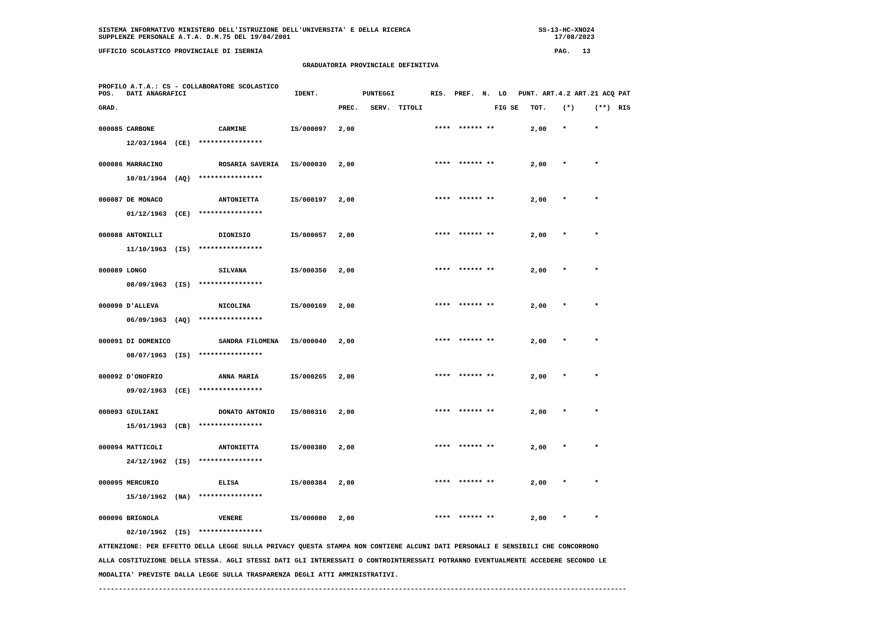SISTEMA INFORMATIVO MINISTERO DELL'ISTRUZIONE DELL'UNIVERSITA' E DELLA RICERCA                                SS-13-HC-XNO24
SUPPLENZE PERSONALE A.T.A. D.M.75 DEL 19/04/2001                                                                  17/08/2023

UFFICIO SCOLASTICO PROVINCIALE DI ISERNIA                                                                         PAG.   13

                                                   GRADUATORIA PROVINCIALE DEFINITIVA


PROFILO A.T.A.: CS - COLLABORATORE SCOLASTICO
POS.   DATI ANAGRAFICI                           IDENT.           PUNTEGGI         RIS.  PREF.  N.  LO   PUNT. ART.4.2 ART.21 ACQ PAT

GRAD.                                                       PREC.   SERV.  TITOLI                  FIG SE   TOT.    (*)     (**)  RIS


000085 CARBONE                CARMINE           IS/000097   2,00                    ****  ****** **         2,00    *       *

       12/03/1964  (CE)  ****************


000086 MARRACINO              ROSARIA SAVERIA   IS/000030   2,00                    ****  ****** **         2,00    *       *

       10/01/1964  (AQ)  ****************


000087 DE MONACO              ANTONIETTA        IS/000197   2,00                    ****  ****** **         2,00    *       *

       01/12/1963  (CE)  ****************


000088 ANTONILLI              DIONISIO          IS/000057   2,00                    ****  ****** **         2,00    *       *

       11/10/1963  (IS)  ****************


000089 LONGO                  SILVANA           IS/000350   2,00                    ****  ****** **         2,00    *       *

       08/09/1963  (IS)  ****************


000090 D'ALLEVA               NICOLINA          IS/000169   2,00                    ****  ****** **         2,00    *       *

       06/09/1963  (AQ)  ****************


000091 DI DOMENICO            SANDRA FILOMENA   IS/000040   2,00                    ****  ****** **         2,00    *       *

       08/07/1963  (IS)  ****************


000092 D'ONOFRIO              ANNA MARIA        IS/000265   2,00                    ****  ****** **         2,00    *       *

       09/02/1963  (CE)  ****************


000093 GIULIANI               DONATO ANTONIO    IS/000316   2,00                    ****  ****** **         2,00    *       *

       15/01/1963  (CB)  ****************


000094 MATTICOLI              ANTONIETTA        IS/000380   2,00                    ****  ****** **         2,00    *       *

       24/12/1962  (IS)  ****************


000095 MERCURIO               ELISA             IS/000384   2,00                    ****  ****** **         2,00    *       *

       15/10/1962  (NA)  ****************


000096 BRIGNOLA               VENERE            IS/000080   2,00                    ****  ****** **         2,00    *       *

       02/10/1962  (IS)  ****************

ATTENZIONE: PER EFFETTO DELLA LEGGE SULLA PRIVACY QUESTA STAMPA NON CONTIENE ALCUNI DATI PERSONALI E SENSIBILI CHE CONCORRONO

ALLA COSTITUZIONE DELLA STESSA. AGLI STESSI DATI GLI INTERESSATI O CONTROINTERESSATI POTRANNO EVENTUALMENTE ACCEDERE SECONDO LE

MODALITA' PREVISTE DALLA LEGGE SULLA TRASPARENZA DEGLI ATTI AMMINISTRATIVI.

------------------------------------------------------------------------------------------------------------------------------------